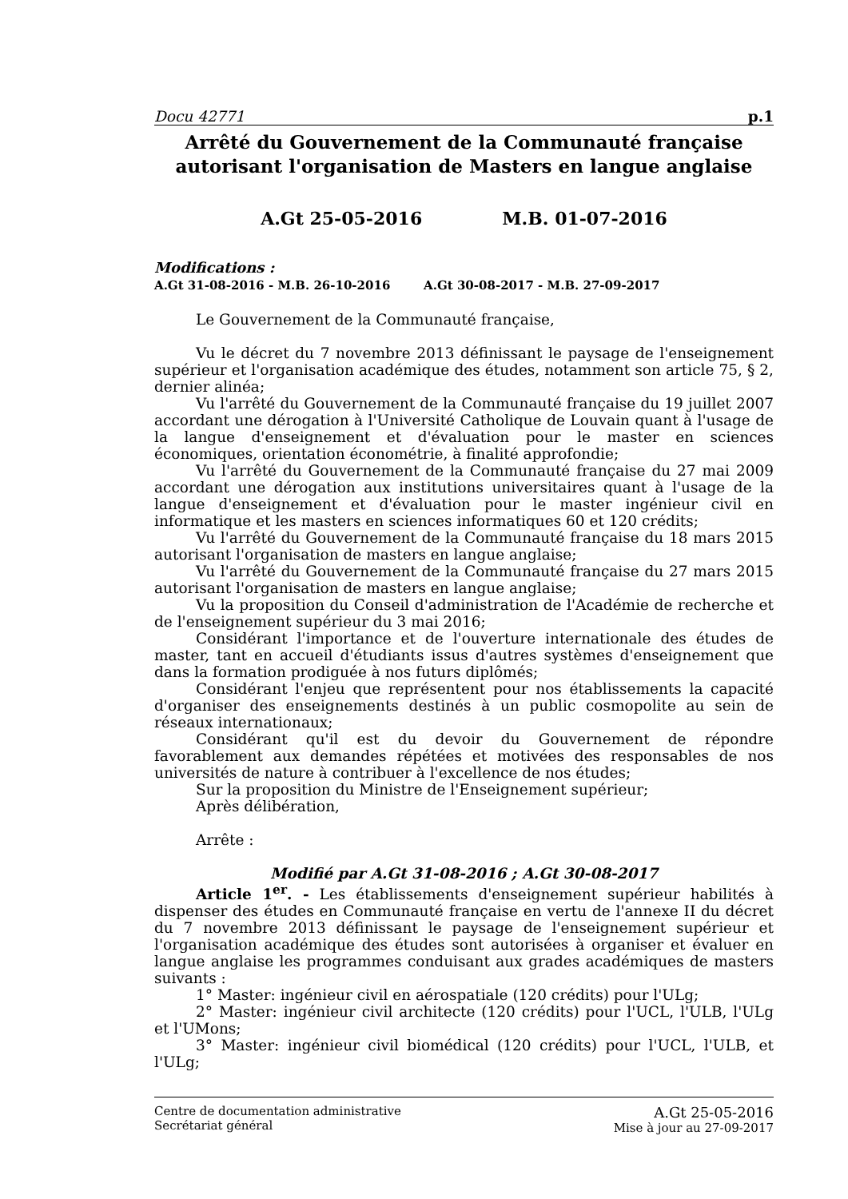Docu 42771 p.1
Arrêté du Gouvernement de la Communauté française autorisant l'organisation de Masters en langue anglaise
A.Gt 25-05-2016 M.B. 01-07-2016
Modifications :
A.Gt 31-08-2016 - M.B. 26-10-2016 A.Gt 30-08-2017 - M.B. 27-09-2017
Le Gouvernement de la Communauté française,
Vu le décret du 7 novembre 2013 définissant le paysage de l'enseignement supérieur et l'organisation académique des études, notamment son article 75, § 2, dernier alinéa;
Vu l'arrêté du Gouvernement de la Communauté française du 19 juillet 2007 accordant une dérogation à l'Université Catholique de Louvain quant à l'usage de la langue d'enseignement et d'évaluation pour le master en sciences économiques, orientation économétrie, à finalité approfondie;
Vu l'arrêté du Gouvernement de la Communauté française du 27 mai 2009 accordant une dérogation aux institutions universitaires quant à l'usage de la langue d'enseignement et d'évaluation pour le master ingénieur civil en informatique et les masters en sciences informatiques 60 et 120 crédits;
Vu l'arrêté du Gouvernement de la Communauté française du 18 mars 2015 autorisant l'organisation de masters en langue anglaise;
Vu l'arrêté du Gouvernement de la Communauté française du 27 mars 2015 autorisant l'organisation de masters en langue anglaise;
Vu la proposition du Conseil d'administration de l'Académie de recherche et de l'enseignement supérieur du 3 mai 2016;
Considérant l'importance et de l'ouverture internationale des études de master, tant en accueil d'étudiants issus d'autres systèmes d'enseignement que dans la formation prodiguée à nos futurs diplômés;
Considérant l'enjeu que représentent pour nos établissements la capacité d'organiser des enseignements destinés à un public cosmopolite au sein de réseaux internationaux;
Considérant qu'il est du devoir du Gouvernement de répondre favorablement aux demandes répétées et motivées des responsables de nos universités de nature à contribuer à l'excellence de nos études;
Sur la proposition du Ministre de l'Enseignement supérieur;
Après délibération,
Arrête :
Modifié par A.Gt 31-08-2016 ; A.Gt 30-08-2017
Article 1<sup>er</sup>. - Les établissements d'enseignement supérieur habilités à dispenser des études en Communauté française en vertu de l'annexe II du décret du 7 novembre 2013 définissant le paysage de l'enseignement supérieur et l'organisation académique des études sont autorisées à organiser et évaluer en langue anglaise les programmes conduisant aux grades académiques de masters suivants :
1° Master: ingénieur civil en aérospatiale (120 crédits) pour l'ULg;
2° Master: ingénieur civil architecte (120 crédits) pour l'UCL, l'ULB, l'ULg et l'UMons;
3° Master: ingénieur civil biomédical (120 crédits) pour l'UCL, l'ULB, et l'ULg;
Centre de documentation administrative
Secrétariat général
A.Gt 25-05-2016
Mise à jour au 27-09-2017